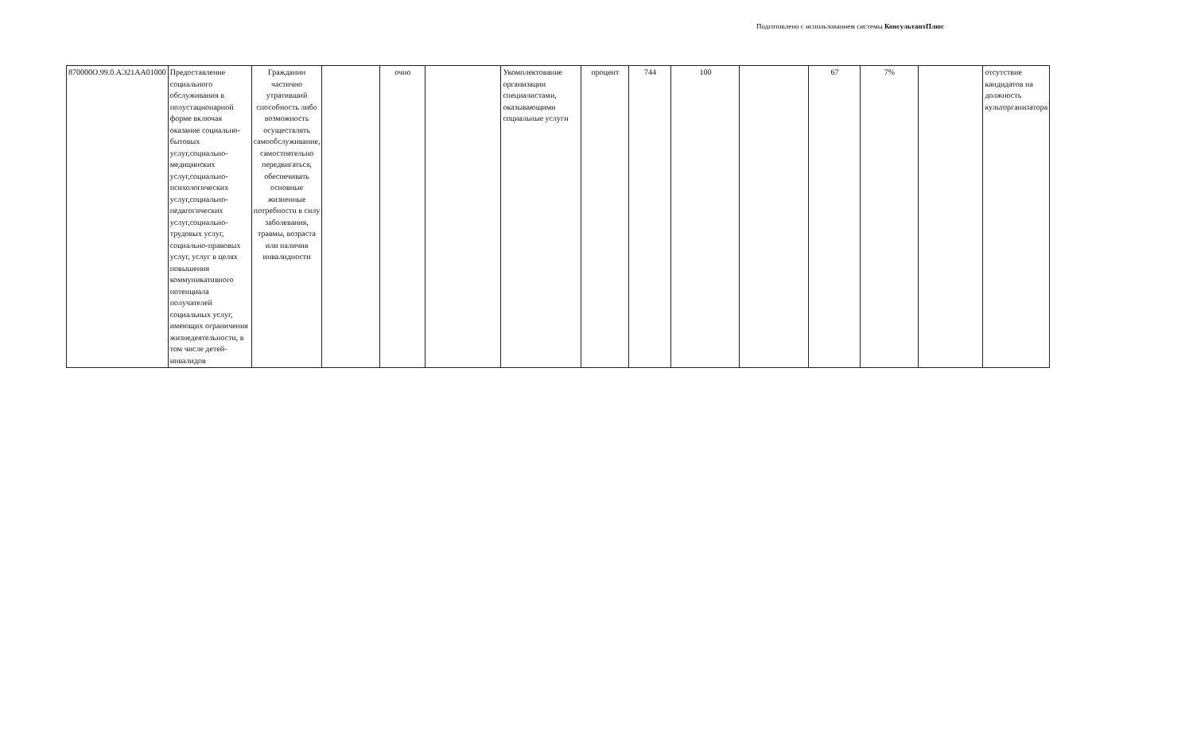Подготовлено с использованием системы КонсультантПлюс
| 870000О.99.0.АЭ21АА01000 | Предоставление социального обслуживания в полустационарной форме включая оказание социально-бытовых услуг,социально-медицинских услуг,социально-психологических услуг,социально-педагогических услуг,социально-трудовых услуг, социально-правовых услуг, услуг в целях повышения коммуникативного потенциала получателей социальных услуг, имеющих ограничения жизнедеятельности, в том числе детей-инвалидов | Гражданин частично утративший способность либо возможность осуществлять самообслуживание, самостоятельно передвигаться, обеспечивать основные жизненные потребности в силу заболевания, травмы, возраста или наличия инвалидности | | очно | | Укомплектование организации специалистами, оказывающими социальные услуги | процент | 744 | 100 | | 67 | 7% | | отсутствие кандидатов на должность культорганизатора |